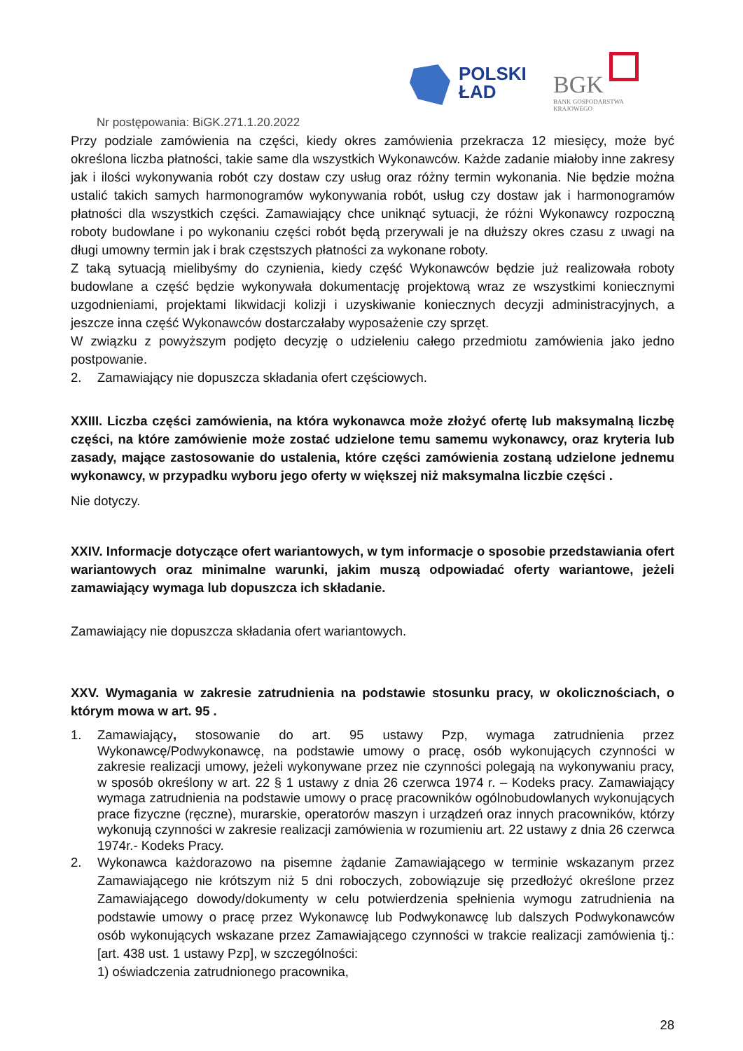POLSKI
ŁAD
BGK
BANK GOSPODARSTWA
KRAJOWEGO
Nr postępowania: BiGK.271.1.20.2022
Przy podziale zamówienia na części, kiedy okres zamówienia przekracza 12 miesięcy, może być określona liczba płatności, takie same dla wszystkich Wykonawców. Każde zadanie miałoby inne zakresy jak i ilości wykonywania robót czy dostaw czy usług oraz różny termin wykonania. Nie będzie można ustalić takich samych harmonogramów wykonywania robót, usług czy dostaw jak i harmonogramów płatności dla wszystkich części. Zamawiający chce uniknąć sytuacji, że różni Wykonawcy rozpoczną roboty budowlane i po wykonaniu części robót będą przerywali je na dłuższy okres czasu z uwagi na długi umowny termin jak i brak częstszych płatności za wykonane roboty.
Z taką sytuacją mielibyśmy do czynienia, kiedy część Wykonawców będzie już realizowała roboty budowlane a część będzie wykonywała dokumentację projektową wraz ze wszystkimi koniecznymi uzgodnieniami, projektami likwidacji kolizji i uzyskiwanie koniecznych decyzji administracyjnych, a jeszcze inna część Wykonawców dostarczałaby wyposażenie czy sprzęt.
W związku z powyższym podjęto decyzję o udzieleniu całego przedmiotu zamówienia jako jedno postpowanie.
2. Zamawiający nie dopuszcza składania ofert częściowych.
XXIII. Liczba części zamówienia, na która wykonawca może złożyć ofertę lub maksymalną liczbę części, na które zamówienie może zostać udzielone temu samemu wykonawcy, oraz kryteria lub zasady, mające zastosowanie do ustalenia, które części zamówienia zostaną udzielone jednemu wykonawcy, w przypadku wyboru jego oferty w większej niż maksymalna liczbie części .
Nie dotyczy.
XXIV. Informacje dotyczące ofert wariantowych, w tym informacje o sposobie przedstawiania ofert wariantowych oraz minimalne warunki, jakim muszą odpowiadać oferty wariantowe, jeżeli zamawiający wymaga lub dopuszcza ich składanie.
Zamawiający nie dopuszcza składania ofert wariantowych.
XXV. Wymagania w zakresie zatrudnienia na podstawie stosunku pracy, w okolicznościach, o którym mowa w art. 95 .
1. Zamawiający, stosowanie do art. 95 ustawy Pzp, wymaga zatrudnienia przez Wykonawcę/Podwykonawcę, na podstawie umowy o pracę, osób wykonujących czynności w zakresie realizacji umowy, jeżeli wykonywane przez nie czynności polegają na wykonywaniu pracy, w sposób określony w art. 22 § 1 ustawy z dnia 26 czerwca 1974 r. – Kodeks pracy. Zamawiający wymaga zatrudnienia na podstawie umowy o pracę pracowników ogólnobudowlanych wykonujących prace fizyczne (ręczne), murarskie, operatorów maszyn i urządzeń oraz innych pracowników, którzy wykonują czynności w zakresie realizacji zamówienia w rozumieniu art. 22 ustawy z dnia 26 czerwca 1974r.- Kodeks Pracy.
2. Wykonawca każdorazowo na pisemne żądanie Zamawiającego w terminie wskazanym przez Zamawiającego nie krótszym niż 5 dni roboczych, zobowiązuje się przedłożyć określone przez Zamawiającego dowody/dokumenty w celu potwierdzenia spełnienia wymogu zatrudnienia na podstawie umowy o pracę przez Wykonawcę lub Podwykonawcę lub dalszych Podwykonawców osób wykonujących wskazane przez Zamawiającego czynności w trakcie realizacji zamówienia tj.: [art. 438 ust. 1 ustawy Pzp], w szczególności:
1) oświadczenia zatrudnionego pracownika,
28